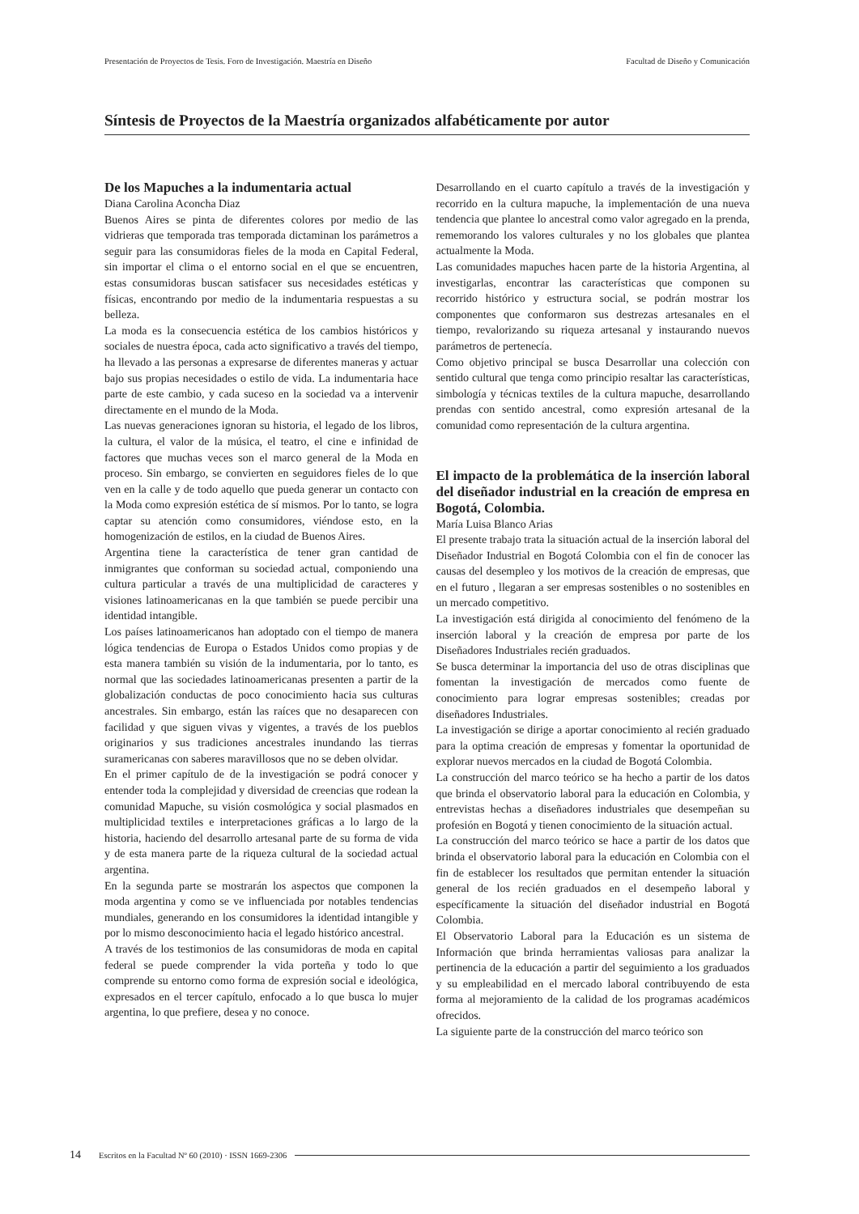Presentación de Proyectos de Tesis. Foro de Investigación. Maestría en Diseño Facultad de Diseño y Comunicación
Síntesis de Proyectos de la Maestría organizados alfabéticamente por autor
De los Mapuches a la indumentaria actual
Diana Carolina Aconcha Diaz
Buenos Aires se pinta de diferentes colores por medio de las vidrieras que temporada tras temporada dictaminan los parámetros a seguir para las consumidoras fieles de la moda en Capital Federal, sin importar el clima o el entorno social en el que se encuentren, estas consumidoras buscan satisfacer sus necesidades estéticas y físicas, encontrando por medio de la indumentaria respuestas a su belleza.
La moda es la consecuencia estética de los cambios históricos y sociales de nuestra época, cada acto significativo a través del tiempo, ha llevado a las personas a expresarse de diferentes maneras y actuar bajo sus propias necesidades o estilo de vida. La indumentaria hace parte de este cambio, y cada suceso en la sociedad va a intervenir directamente en el mundo de la Moda.
Las nuevas generaciones ignoran su historia, el legado de los libros, la cultura, el valor de la música, el teatro, el cine e infinidad de factores que muchas veces son el marco general de la Moda en proceso. Sin embargo, se convierten en seguidores fieles de lo que ven en la calle y de todo aquello que pueda generar un contacto con la Moda como expresión estética de sí mismos. Por lo tanto, se logra captar su atención como consumidores, viéndose esto, en la homogenización de estilos, en la ciudad de Buenos Aires.
Argentina tiene la característica de tener gran cantidad de inmigrantes que conforman su sociedad actual, componiendo una cultura particular a través de una multiplicidad de caracteres y visiones latinoamericanas en la que también se puede percibir una identidad intangible.
Los países latinoamericanos han adoptado con el tiempo de manera lógica tendencias de Europa o Estados Unidos como propias y de esta manera también su visión de la indumentaria, por lo tanto, es normal que las sociedades latinoamericanas presenten a partir de la globalización conductas de poco conocimiento hacia sus culturas ancestrales. Sin embargo, están las raíces que no desaparecen con facilidad y que siguen vivas y vigentes, a través de los pueblos originarios y sus tradiciones ancestrales inundando las tierras suramericanas con saberes maravillosos que no se deben olvidar.
En el primer capítulo de de la investigación se podrá conocer y entender toda la complejidad y diversidad de creencias que rodean la comunidad Mapuche, su visión cosmológica y social plasmados en multiplicidad textiles e interpretaciones gráficas a lo largo de la historia, haciendo del desarrollo artesanal parte de su forma de vida y de esta manera parte de la riqueza cultural de la sociedad actual argentina.
En la segunda parte se mostrarán los aspectos que componen la moda argentina y como se ve influenciada por notables tendencias mundiales, generando en los consumidores la identidad intangible y por lo mismo desconocimiento hacia el legado histórico ancestral.
A través de los testimonios de las consumidoras de moda en capital federal se puede comprender la vida porteña y todo lo que comprende su entorno como forma de expresión social e ideológica, expresados en el tercer capítulo, enfocado a lo que busca lo mujer argentina, lo que prefiere, desea y no conoce.
Desarrollando en el cuarto capítulo a través de la investigación y recorrido en la cultura mapuche, la implementación de una nueva tendencia que plantee lo ancestral como valor agregado en la prenda, rememorando los valores culturales y no los globales que plantea actualmente la Moda.
Las comunidades mapuches hacen parte de la historia Argentina, al investigarlas, encontrar las características que componen su recorrido histórico y estructura social, se podrán mostrar los componentes que conformaron sus destrezas artesanales en el tiempo, revalorizando su riqueza artesanal y instaurando nuevos parámetros de pertenecía.
Como objetivo principal se busca Desarrollar una colección con sentido cultural que tenga como principio resaltar las características, simbología y técnicas textiles de la cultura mapuche, desarrollando prendas con sentido ancestral, como expresión artesanal de la comunidad como representación de la cultura argentina.
El impacto de la problemática de la inserción laboral del diseñador industrial en la creación de empresa en Bogotá, Colombia.
María Luisa Blanco Arias
El presente trabajo trata la situación actual de la inserción laboral del Diseñador Industrial en Bogotá Colombia con el fin de conocer las causas del desempleo y los motivos de la creación de empresas, que en el futuro , llegaran a ser empresas sostenibles o no sostenibles en un mercado competitivo.
La investigación está dirigida al conocimiento del fenómeno de la inserción laboral y la creación de empresa por parte de los Diseñadores Industriales recién graduados.
Se busca determinar la importancia del uso de otras disciplinas que fomentan la investigación de mercados como fuente de conocimiento para lograr empresas sostenibles; creadas por diseñadores Industriales.
La investigación se dirige a aportar conocimiento al recién graduado para la optima creación de empresas y fomentar la oportunidad de explorar nuevos mercados en la ciudad de Bogotá Colombia.
La construcción del marco teórico se ha hecho a partir de los datos que brinda el observatorio laboral para la educación en Colombia, y entrevistas hechas a diseñadores industriales que desempeñan su profesión en Bogotá y tienen conocimiento de la situación actual.
La construcción del marco teórico se hace a partir de los datos que brinda el observatorio laboral para la educación en Colombia con el fin de establecer los resultados que permitan entender la situación general de los recién graduados en el desempeño laboral y específicamente la situación del diseñador industrial en Bogotá Colombia.
El Observatorio Laboral para la Educación es un sistema de Información que brinda herramientas valiosas para analizar la pertinencia de la educación a partir del seguimiento a los graduados y su empleabilidad en el mercado laboral contribuyendo de esta forma al mejoramiento de la calidad de los programas académicos ofrecidos.
La siguiente parte de la construcción del marco teórico son
14 Escritos en la Facultad Nº 60 (2010) · ISSN 1669-2306